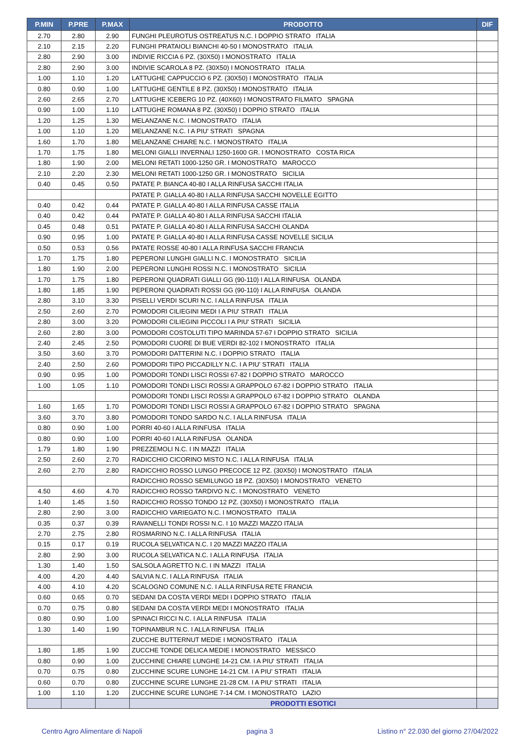| P.MIN | P.PRE | P.MAX | PRODOTTO | DIF |
| --- | --- | --- | --- | --- |
| 2.70 | 2.80 | 2.90 | FUNGHI PLEUROTUS OSTREATUS N.C. I DOPPIO STRATO ITALIA | |
| 2.10 | 2.15 | 2.20 | FUNGHI PRATAIOLI BIANCHI 40-50 I MONOSTRATO ITALIA | |
| 2.80 | 2.90 | 3.00 | INDIVIE RICCIA 6 PZ. (30X50) I MONOSTRATO ITALIA | |
| 2.80 | 2.90 | 3.00 | INDIVIE SCAROLA 8 PZ. (30X50) I MONOSTRATO ITALIA | |
| 1.00 | 1.10 | 1.20 | LATTUGHE CAPPUCCIO 6 PZ. (30X50) I MONOSTRATO ITALIA | |
| 0.80 | 0.90 | 1.00 | LATTUGHE GENTILE 8 PZ. (30X50) I MONOSTRATO ITALIA | |
| 2.60 | 2.65 | 2.70 | LATTUGHE ICEBERG 10 PZ. (40X60) I MONOSTRATO FILMATO SPAGNA | |
| 0.90 | 1.00 | 1.10 | LATTUGHE ROMANA 8 PZ. (30X50) I DOPPIO STRATO ITALIA | |
| 1.20 | 1.25 | 1.30 | MELANZANE N.C. I MONOSTRATO ITALIA | |
| 1.00 | 1.10 | 1.20 | MELANZANE N.C. I A PIU' STRATI SPAGNA | |
| 1.60 | 1.70 | 1.80 | MELANZANE CHIARE N.C. I MONOSTRATO ITALIA | |
| 1.70 | 1.75 | 1.80 | MELONI GIALLI INVERNALI 1250-1600 GR. I MONOSTRATO COSTA RICA | |
| 1.80 | 1.90 | 2.00 | MELONI RETATI 1000-1250 GR. I MONOSTRATO MAROCCO | |
| 2.10 | 2.20 | 2.30 | MELONI RETATI 1000-1250 GR. I MONOSTRATO SICILIA | |
| 0.40 | 0.45 | 0.50 | PATATE P. BIANCA 40-80 I ALLA RINFUSA SACCHI ITALIA | |
| | | | PATATE P. GIALLA 40-80 I ALLA RINFUSA SACCHI NOVELLE EGITTO | |
| 0.40 | 0.42 | 0.44 | PATATE P. GIALLA 40-80 I ALLA RINFUSA CASSE ITALIA | |
| 0.40 | 0.42 | 0.44 | PATATE P. GIALLA 40-80 I ALLA RINFUSA SACCHI ITALIA | |
| 0.45 | 0.48 | 0.51 | PATATE P. GIALLA 40-80 I ALLA RINFUSA SACCHI OLANDA | |
| 0.90 | 0.95 | 1.00 | PATATE P. GIALLA 40-80 I ALLA RINFUSA CASSE NOVELLE SICILIA | |
| 0.50 | 0.53 | 0.56 | PATATE ROSSE 40-80 I ALLA RINFUSA SACCHI FRANCIA | |
| 1.70 | 1.75 | 1.80 | PEPERONI LUNGHI GIALLI N.C. I MONOSTRATO SICILIA | |
| 1.80 | 1.90 | 2.00 | PEPERONI LUNGHI ROSSI N.C. I MONOSTRATO SICILIA | |
| 1.70 | 1.75 | 1.80 | PEPERONI QUADRATI GIALLI GG (90-110) I ALLA RINFUSA OLANDA | |
| 1.80 | 1.85 | 1.90 | PEPERONI QUADRATI ROSSI GG (90-110) I ALLA RINFUSA OLANDA | |
| 2.80 | 3.10 | 3.30 | PISELLI VERDI SCURI N.C. I ALLA RINFUSA ITALIA | |
| 2.50 | 2.60 | 2.70 | POMODORI CILIEGINI MEDI I A PIU' STRATI ITALIA | |
| 2.80 | 3.00 | 3.20 | POMODORI CILIEGINI PICCOLI I A PIU' STRATI SICILIA | |
| 2.60 | 2.80 | 3.00 | POMODORI COSTOLUTI TIPO MARINDA 57-67 I DOPPIO STRATO SICILIA | |
| 2.40 | 2.45 | 2.50 | POMODORI CUORE DI BUE VERDI 82-102 I MONOSTRATO ITALIA | |
| 3.50 | 3.60 | 3.70 | POMODORI DATTERINI N.C. I DOPPIO STRATO ITALIA | |
| 2.40 | 2.50 | 2.60 | POMODORI TIPO PICCADILLY N.C. I A PIU' STRATI ITALIA | |
| 0.90 | 0.95 | 1.00 | POMODORI TONDI LISCI ROSSI 67-82 I DOPPIO STRATO MAROCCO | |
| 1.00 | 1.05 | 1.10 | POMODORI TONDI LISCI ROSSI A GRAPPOLO 67-82 I DOPPIO STRATO ITALIA | |
| | | | POMODORI TONDI LISCI ROSSI A GRAPPOLO 67-82 I DOPPIO STRATO OLANDA | |
| 1.60 | 1.65 | 1.70 | POMODORI TONDI LISCI ROSSI A GRAPPOLO 67-82 I DOPPIO STRATO SPAGNA | |
| 3.60 | 3.70 | 3.80 | POMODORI TONDO SARDO N.C. I ALLA RINFUSA ITALIA | |
| 0.80 | 0.90 | 1.00 | PORRI 40-60 I ALLA RINFUSA ITALIA | |
| 0.80 | 0.90 | 1.00 | PORRI 40-60 I ALLA RINFUSA OLANDA | |
| 1.79 | 1.80 | 1.90 | PREZZEMOLI N.C. I IN MAZZI ITALIA | |
| 2.50 | 2.60 | 2.70 | RADICCHIO CICORINO MISTO N.C. I ALLA RINFUSA ITALIA | |
| 2.60 | 2.70 | 2.80 | RADICCHIO ROSSO LUNGO PRECOCE 12 PZ. (30X50) I MONOSTRATO ITALIA | |
| | | | RADICCHIO ROSSO SEMILUNGO 18 PZ. (30X50) I MONOSTRATO VENETO | |
| 4.50 | 4.60 | 4.70 | RADICCHIO ROSSO TARDIVO N.C. I MONOSTRATO VENETO | |
| 1.40 | 1.45 | 1.50 | RADICCHIO ROSSO TONDO 12 PZ. (30X50) I MONOSTRATO ITALIA | |
| 2.80 | 2.90 | 3.00 | RADICCHIO VARIEGATO N.C. I MONOSTRATO ITALIA | |
| 0.35 | 0.37 | 0.39 | RAVANELLI TONDI ROSSI N.C. I 10 MAZZI MAZZO ITALIA | |
| 2.70 | 2.75 | 2.80 | ROSMARINO N.C. I ALLA RINFUSA ITALIA | |
| 0.15 | 0.17 | 0.19 | RUCOLA SELVATICA N.C. I 20 MAZZI MAZZO ITALIA | |
| 2.80 | 2.90 | 3.00 | RUCOLA SELVATICA N.C. I ALLA RINFUSA ITALIA | |
| 1.30 | 1.40 | 1.50 | SALSOLA AGRETTO N.C. I IN MAZZI ITALIA | |
| 4.00 | 4.20 | 4.40 | SALVIA N.C. I ALLA RINFUSA ITALIA | |
| 4.00 | 4.10 | 4.20 | SCALOGNO COMUNE N.C. I ALLA RINFUSA RETE FRANCIA | |
| 0.60 | 0.65 | 0.70 | SEDANI DA COSTA VERDI MEDI I DOPPIO STRATO ITALIA | |
| 0.70 | 0.75 | 0.80 | SEDANI DA COSTA VERDI MEDI I MONOSTRATO ITALIA | |
| 0.80 | 0.90 | 1.00 | SPINACI RICCI N.C. I ALLA RINFUSA ITALIA | |
| 1.30 | 1.40 | 1.90 | TOPINAMBUR N.C. I ALLA RINFUSA ITALIA | |
| | | | ZUCCHE BUTTERNUT MEDIE I MONOSTRATO ITALIA | |
| 1.80 | 1.85 | 1.90 | ZUCCHE TONDE DELICA MEDIE I MONOSTRATO MESSICO | |
| 0.80 | 0.90 | 1.00 | ZUCCHINE CHIARE LUNGHE 14-21 CM. I A PIU' STRATI ITALIA | |
| 0.70 | 0.75 | 0.80 | ZUCCHINE SCURE LUNGHE 14-21 CM. I A PIU' STRATI ITALIA | |
| 0.60 | 0.70 | 0.80 | ZUCCHINE SCURE LUNGHE 21-28 CM. I A PIU' STRATI ITALIA | |
| 1.00 | 1.10 | 1.20 | ZUCCHINE SCURE LUNGHE 7-14 CM. I MONOSTRATO LAZIO | |
| | | | PRODOTTI ESOTICI | |
Centro Agro Alimentare di Napoli pagina 3 Listino n° 22.030 del giorno 27/04/2022